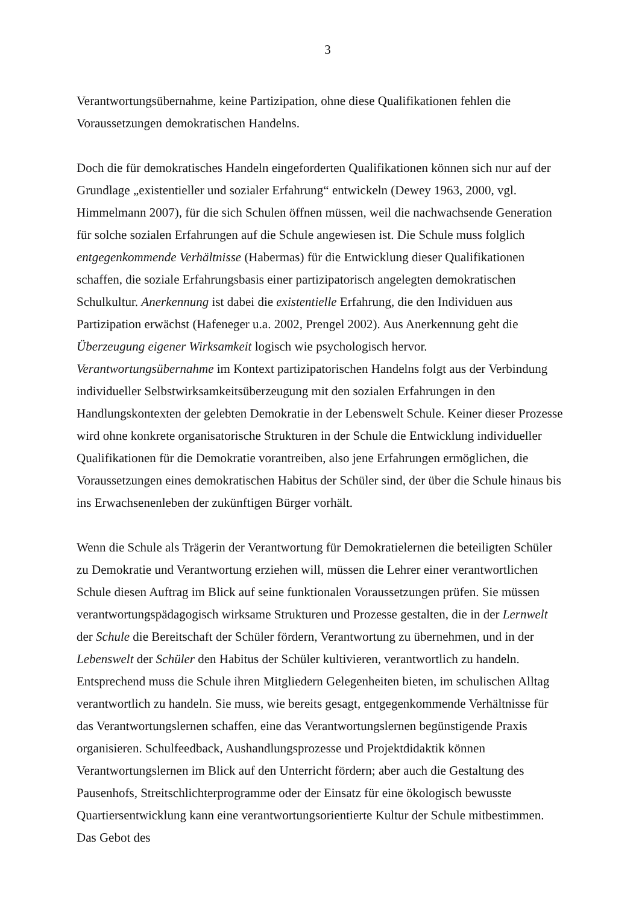3
Verantwortungsübernahme, keine Partizipation, ohne diese Qualifikationen fehlen die Voraussetzungen demokratischen Handelns.
Doch die für demokratisches Handeln eingeforderten Qualifikationen können sich nur auf der Grundlage „existentieller und sozialer Erfahrung“ entwickeln (Dewey 1963, 2000, vgl. Himmelmann 2007), für die sich Schulen öffnen müssen, weil die nachwachsende Generation für solche sozialen Erfahrungen auf die Schule angewiesen ist. Die Schule muss folglich entgegenkommende Verhältnisse (Habermas) für die Entwicklung dieser Qualifikationen schaffen, die soziale Erfahrungsbasis einer partizipatorisch angelegten demokratischen Schulkultur. Anerkennung ist dabei die existentielle Erfahrung, die den Individuen aus Partizipation erwächst (Hafeneger u.a. 2002, Prengel 2002). Aus Anerkennung geht die Überzeugung eigener Wirksamkeit logisch wie psychologisch hervor. Verantwortungsübernahme im Kontext partizipatorischen Handelns folgt aus der Verbindung individueller Selbstwirksamkeitsüberzeugung mit den sozialen Erfahrungen in den Handlungskontexten der gelebten Demokratie in der Lebenswelt Schule. Keiner dieser Prozesse wird ohne konkrete organisatorische Strukturen in der Schule die Entwicklung individueller Qualifikationen für die Demokratie vorantreiben, also jene Erfahrungen ermöglichen, die Voraussetzungen eines demokratischen Habitus der Schüler sind, der über die Schule hinaus bis ins Erwachsenenleben der zukünftigen Bürger vorhält.
Wenn die Schule als Trägerin der Verantwortung für Demokratielernen die beteiligten Schüler zu Demokratie und Verantwortung erziehen will, müssen die Lehrer einer verantwortlichen Schule diesen Auftrag im Blick auf seine funktionalen Voraussetzungen prüfen. Sie müssen verantwortungspädagogisch wirksame Strukturen und Prozesse gestalten, die in der Lernwelt der Schule die Bereitschaft der Schüler fördern, Verantwortung zu übernehmen, und in der Lebenswelt der Schüler den Habitus der Schüler kultivieren, verantwortlich zu handeln. Entsprechend muss die Schule ihren Mitgliedern Gelegenheiten bieten, im schulischen Alltag verantwortlich zu handeln. Sie muss, wie bereits gesagt, entgegenkommende Verhältnisse für das Verantwortungslernen schaffen, eine das Verantwortungslernen begünstigende Praxis organisieren. Schulfeedback, Aushandlungsprozesse und Projektdidaktik können Verantwortungslernen im Blick auf den Unterricht fördern; aber auch die Gestaltung des Pausenhofs, Streitschlichterprogramme oder der Einsatz für eine ökologisch bewusste Quartiersentwicklung kann eine verantwortungsorientierte Kultur der Schule mitbestimmen. Das Gebot des